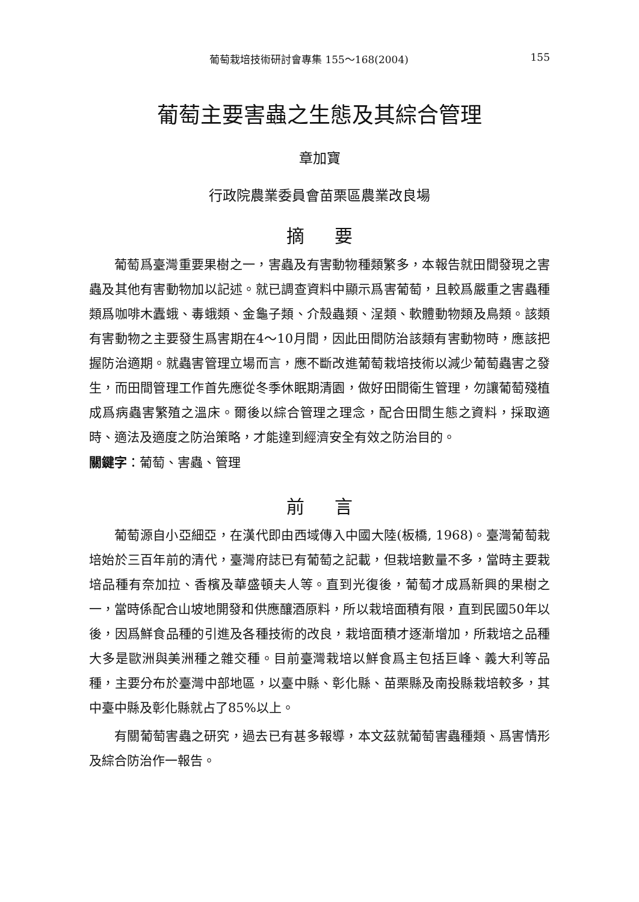葡萄栽培技術研討會專集 155～168(2004) 155
葡萄主要害蟲之生態及其綜合管理
章加寶
行政院農業委員會苗栗區農業改良場
摘要
葡萄爲臺灣重要果樹之一，害蟲及有害動物種類繁多，本報告就田間發現之害蟲及其他有害動物加以記述。就已調查資料中顯示爲害葡萄，且較爲嚴重之害蟲種類爲咖啡木蠹蛾、毒蛾類、金龜子類、介殼蟲類、浧類、軟體動物類及鳥類。該類有害動物之主要發生爲害期在4～10月間，因此田間防治該類有害動物時，應該把握防治適期。就蟲害管理立場而言，應不斷改進葡萄栽培技術以減少葡萄蟲害之發生，而田間管理工作首先應從冬季休眠期清園，做好田間衛生管理，勿讓葡萄殘植成爲病蟲害繁殖之溫床。爾後以綜合管理之理念，配合田間生態之資料，採取適時、適法及適度之防治策略，才能達到經濟安全有效之防治目的。
關鍵字：葡萄、害蟲、管理
前言
葡萄源自小亞細亞，在漢代即由西域傳入中國大陸(板橋, 1968)。臺灣葡萄栽培始於三百年前的清代，臺灣府誌已有葡萄之記載，但栽培數量不多，當時主要栽培品種有奈加拉、香檳及華盛頓夫人等。直到光復後，葡萄才成爲新興的果樹之一，當時係配合山坡地開發和供應釀酒原料，所以栽培面積有限，直到民國50年以後，因爲鮮食品種的引進及各種技術的改良，栽培面積才逐漸增加，所栽培之品種大多是歐洲與美洲種之雜交種。目前臺灣栽培以鮮食爲主包括巨峰、義大利等品種，主要分布於臺灣中部地區，以臺中縣、彰化縣、苗栗縣及南投縣栽培較多，其中臺中縣及彰化縣就占了85%以上。
有關葡萄害蟲之研究，過去已有甚多報導，本文茲就葡萄害蟲種類、爲害情形及綜合防治作一報告。